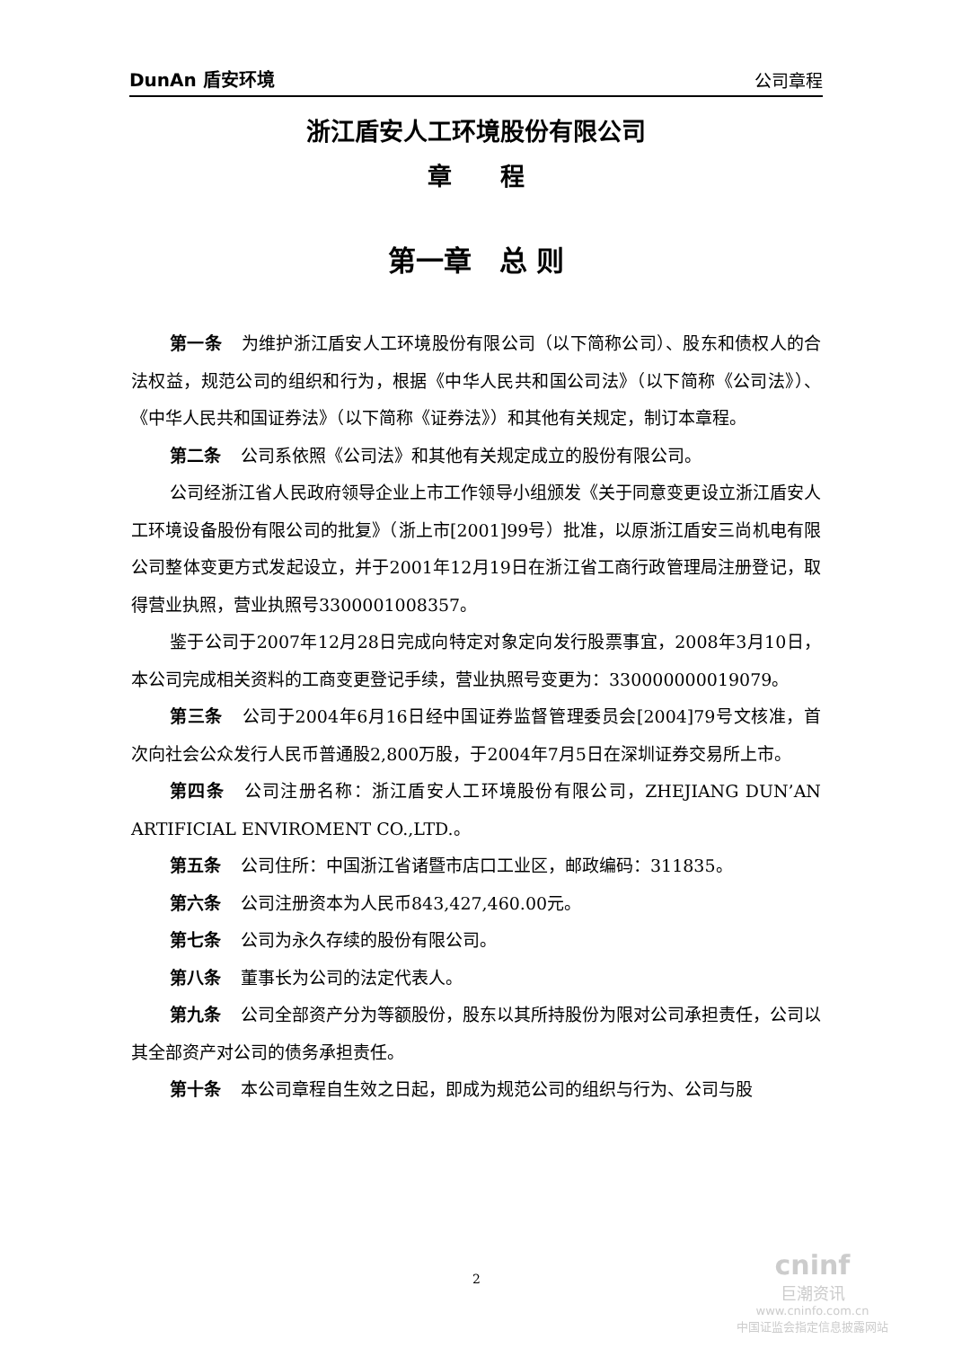DunAn 盾安环境 公司章程
浙江盾安人工环境股份有限公司
章　　程
第一章　总 则
第一条 为维护浙江盾安人工环境股份有限公司（以下简称公司）、股东和债权人的合法权益，规范公司的组织和行为，根据《中华人民共和国公司法》（以下简称《公司法》）、《中华人民共和国证券法》（以下简称《证券法》）和其他有关规定，制订本章程。
第二条 公司系依照《公司法》和其他有关规定成立的股份有限公司。
公司经浙江省人民政府领导企业上市工作领导小组颁发《关于同意变更设立浙江盾安人工环境设备股份有限公司的批复》（浙上市[2001]99号）批准，以原浙江盾安三尚机电有限公司整体变更方式发起设立，并于2001年12月19日在浙江省工商行政管理局注册登记，取得营业执照，营业执照号3300001008357。
鉴于公司于2007年12月28日完成向特定对象定向发行股票事宜，2008年3月10日，本公司完成相关资料的工商变更登记手续，营业执照号变更为：330000000019079。
第三条 公司于2004年6月16日经中国证券监督管理委员会[2004]79号文核准，首次向社会公众发行人民币普通股2,800万股，于2004年7月5日在深圳证券交易所上市。
第四条 公司注册名称：浙江盾安人工环境股份有限公司，ZHEJIANG DUN’AN ARTIFICIAL ENVIROMENT CO.,LTD.。
第五条 公司住所：中国浙江省诸暨市店口工业区，邮政编码：311835。
第六条 公司注册资本为人民币843,427,460.00元。
第七条 公司为永久存续的股份有限公司。
第八条 董事长为公司的法定代表人。
第九条 公司全部资产分为等额股份，股东以其所持股份为限对公司承担责任，公司以其全部资产对公司的债务承担责任。
第十条 本公司章程自生效之日起，即成为规范公司的组织与行为、公司与股
2
cninf
巨潮资讯
www.cninfo.com.cn
中国证监会指定信息披露网站